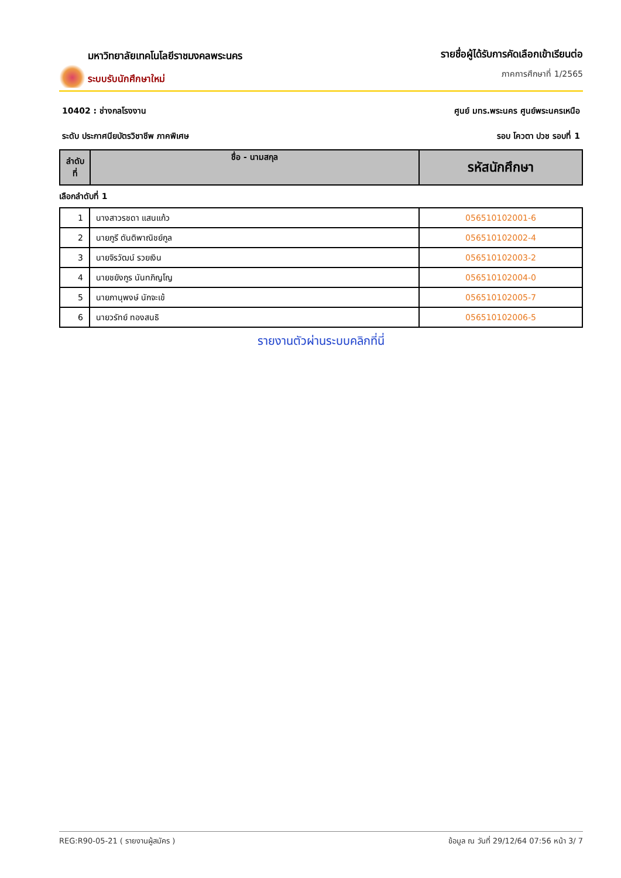มหาวิทยาลัยเทคโนโลยีราชมงคลพระนคร
ระบบรับนักศึกษาใหม่
รายชื่อผู้ได้รับการคัดเลือกเข้าเรียนต่อ
ภาคการศึกษาที่ 1/2565
10402 : ช่างกลโรงงาน ศูนย์ มทร.พระนคร ศูนย์พระนครเหนือ
ระดับ ประกาศนียบัตรวิชาชีพ ภาคพิเศษ รอบ โควตา ปวช รอบที่ 1
| ลำดับ ที่ | ชื่อ - นามสกุล | รหัสนักศึกษา |
| --- | --- | --- |
เลือกลำดับที่ 1
| 1 | นางสาวรชดา แสนแก้ว | 056510102001-6 |
| 2 | นายภูรี ตันติพาณิชย์กูล | 056510102002-4 |
| 3 | นายจิรวัฒน์ รวยเงิน | 056510102003-2 |
| 4 | นายชยังกูร นันทภิญโญ | 056510102004-0 |
| 5 | นายภานุพงษ์ นักจะเข้ | 056510102005-7 |
| 6 | นายวรัทย์ ทองสนธิ | 056510102006-5 |
รายงานตัวผ่านระบบคลิกที่นี่
REG:R90-05-21 ( รายงานผู้สมัคร ) ข้อมูล ณ วันที่ 29/12/64 07:56 หน้า 3/ 7